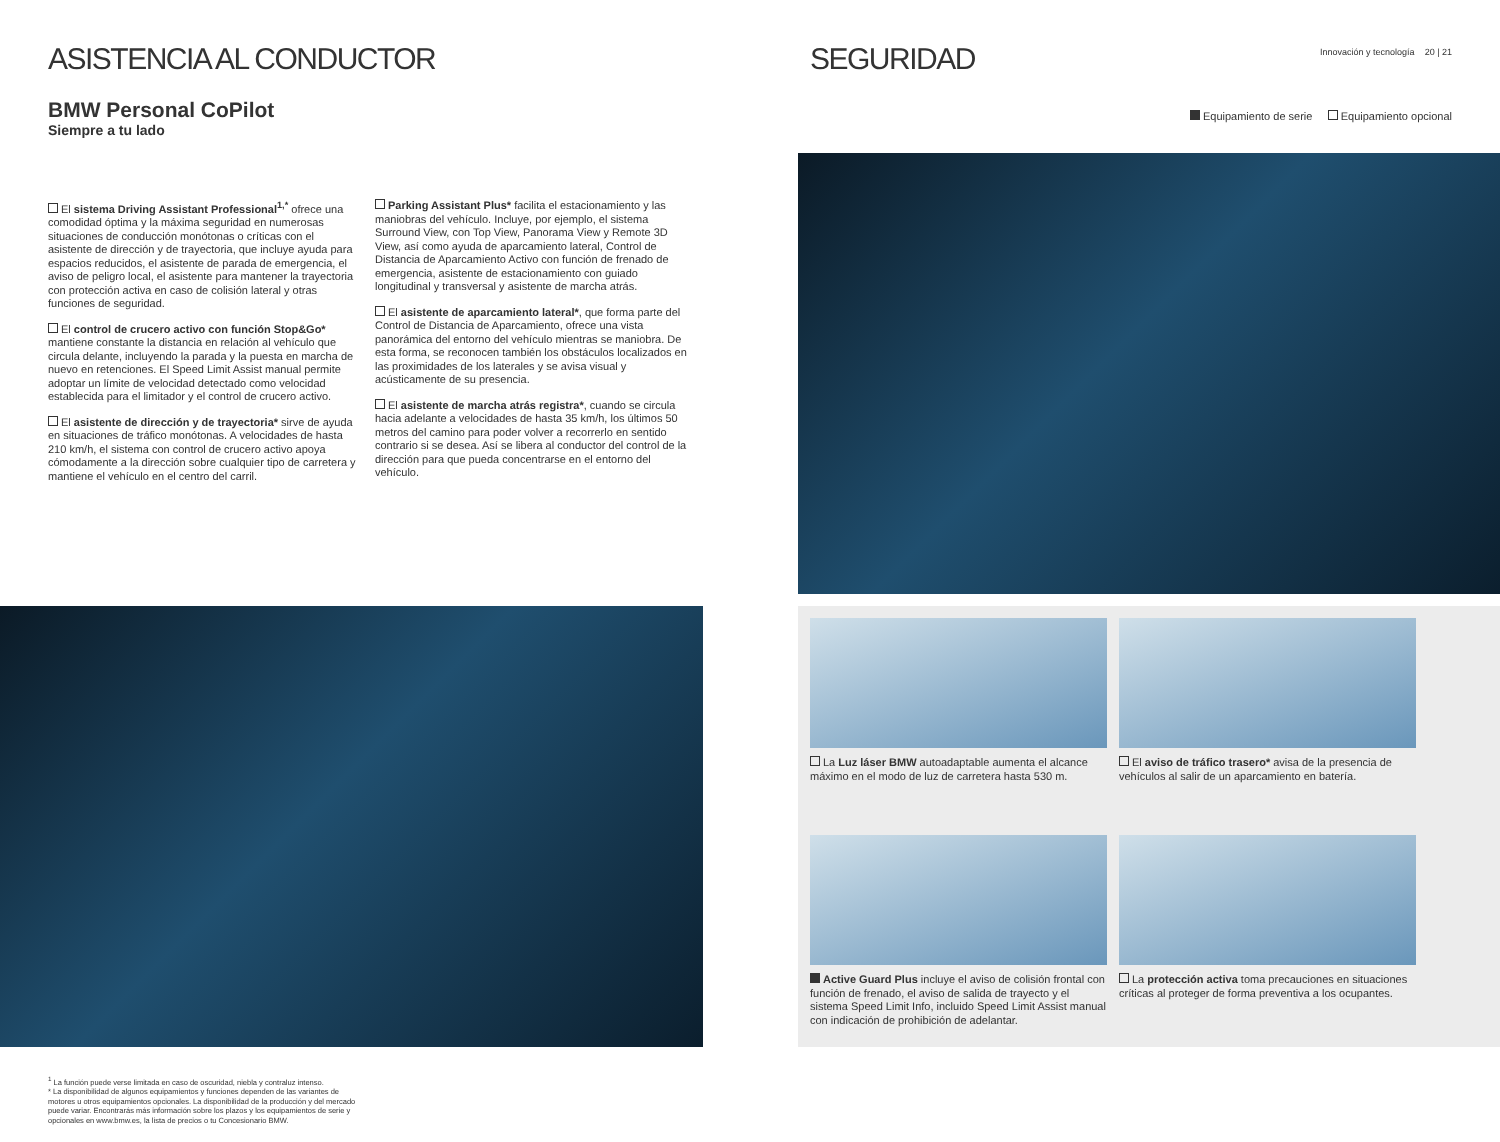ASISTENCIA AL CONDUCTOR
BMW Personal CoPilot
Siempre a tu lado
El sistema Driving Assistant Professional<sup>1,*</sup> ofrece una comodidad óptima y la máxima seguridad en numerosas situaciones de conducción monótonas o críticas con el asistente de dirección y de trayectoria, que incluye ayuda para espacios reducidos, el asistente de parada de emergencia, el aviso de peligro local, el asistente para mantener la trayectoria con protección activa en caso de colisión lateral y otras funciones de seguridad.
El control de crucero activo con función Stop&Go* mantiene constante la distancia en relación al vehículo que circula delante, incluyendo la parada y la puesta en marcha de nuevo en retenciones. El Speed Limit Assist manual permite adoptar un límite de velocidad detectado como velocidad establecida para el limitador y el control de crucero activo.
El asistente de dirección y de trayectoria* sirve de ayuda en situaciones de tráfico monótonas. A velocidades de hasta 210 km/h, el sistema con control de crucero activo apoya cómodamente a la dirección sobre cualquier tipo de carretera y mantiene el vehículo en el centro del carril.
Parking Assistant Plus* facilita el estacionamiento y las maniobras del vehículo. Incluye, por ejemplo, el sistema Surround View, con Top View, Panorama View y Remote 3D View, así como ayuda de aparcamiento lateral, Control de Distancia de Aparcamiento Activo con función de frenado de emergencia, asistente de estacionamiento con guiado longitudinal y transversal y asistente de marcha atrás.
El asistente de aparcamiento lateral*, que forma parte del Control de Distancia de Aparcamiento, ofrece una vista panorámica del entorno del vehículo mientras se maniobra. De esta forma, se reconocen también los obstáculos localizados en las proximidades de los laterales y se avisa visual y acústicamente de su presencia.
El asistente de marcha atrás registra*, cuando se circula hacia adelante a velocidades de hasta 35 km/h, los últimos 50 metros del camino para poder volver a recorrerlo en sentido contrario si se desea. Así se libera al conductor del control de la dirección para que pueda concentrarse en el entorno del vehículo.
<sup>1</sup> La función puede verse limitada en caso de oscuridad, niebla y contraluz intenso.
* La disponibilidad de algunos equipamientos y funciones dependen de las variantes de motores u otros equipamientos opcionales. La disponibilidad de la producción y del mercado puede variar. Encontrarás más información sobre los plazos y los equipamientos de serie y opcionales en www.bmw.es, la lista de precios o tu Concesionario BMW.
SEGURIDAD
Innovación y tecnología 20 | 21
Equipamiento de serie Equipamiento opcional
La Luz láser BMW autoadaptable aumenta el alcance máximo en el modo de luz de carretera hasta 530 m.
El aviso de tráfico trasero* avisa de la presencia de vehículos al salir de un aparcamiento en batería.
Active Guard Plus incluye el aviso de colisión frontal con función de frenado, el aviso de salida de trayecto y el sistema Speed Limit Info, incluido Speed Limit Assist manual con indicación de prohibición de adelantar.
La protección activa toma precauciones en situaciones críticas al proteger de forma preventiva a los ocupantes.